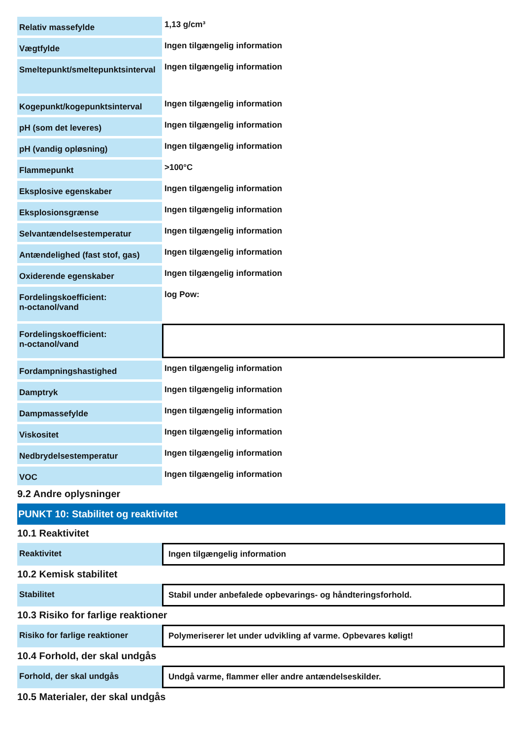| Relativ massefylde | 1,13 g/cm³ |
| Vægtfylde | Ingen tilgængelig information |
| Smeltepunkt/smeltepunktsinterval | Ingen tilgængelig information |
| Kogepunkt/kogepunktsinterval | Ingen tilgængelig information |
| pH (som det leveres) | Ingen tilgængelig information |
| pH (vandig opløsning) | Ingen tilgængelig information |
| Flammepunkt | >100°C |
| Eksplosive egenskaber | Ingen tilgængelig information |
| Eksplosionsgrænse | Ingen tilgængelig information |
| Selvantændelsestemperatur | Ingen tilgængelig information |
| Antændelighed (fast stof, gas) | Ingen tilgængelig information |
| Oxiderende egenskaber | Ingen tilgængelig information |
| Fordelingskoefficient: n-octanol/vand | log Pow: |
| Fordelingskoefficient: n-octanol/vand | |
| Fordampningshastighed | Ingen tilgængelig information |
| Damptryk | Ingen tilgængelig information |
| Dampmassefylde | Ingen tilgængelig information |
| Viskositet | Ingen tilgængelig information |
| Nedbrydelsestemperatur | Ingen tilgængelig information |
| VOC | Ingen tilgængelig information |
9.2 Andre oplysninger
PUNKT 10: Stabilitet og reaktivitet
10.1 Reaktivitet
| Reaktivitet | Ingen tilgængelig information |
10.2 Kemisk stabilitet
| Stabilitet | Stabil under anbefalede opbevarings- og håndteringsforhold. |
10.3 Risiko for farlige reaktioner
| Risiko for farlige reaktioner | Polymeriserer let under udvikling af varme. Opbevares køligt! |
10.4 Forhold, der skal undgås
| Forhold, der skal undgås | Undgå varme, flammer eller andre antændelseskilder. |
10.5 Materialer, der skal undgås